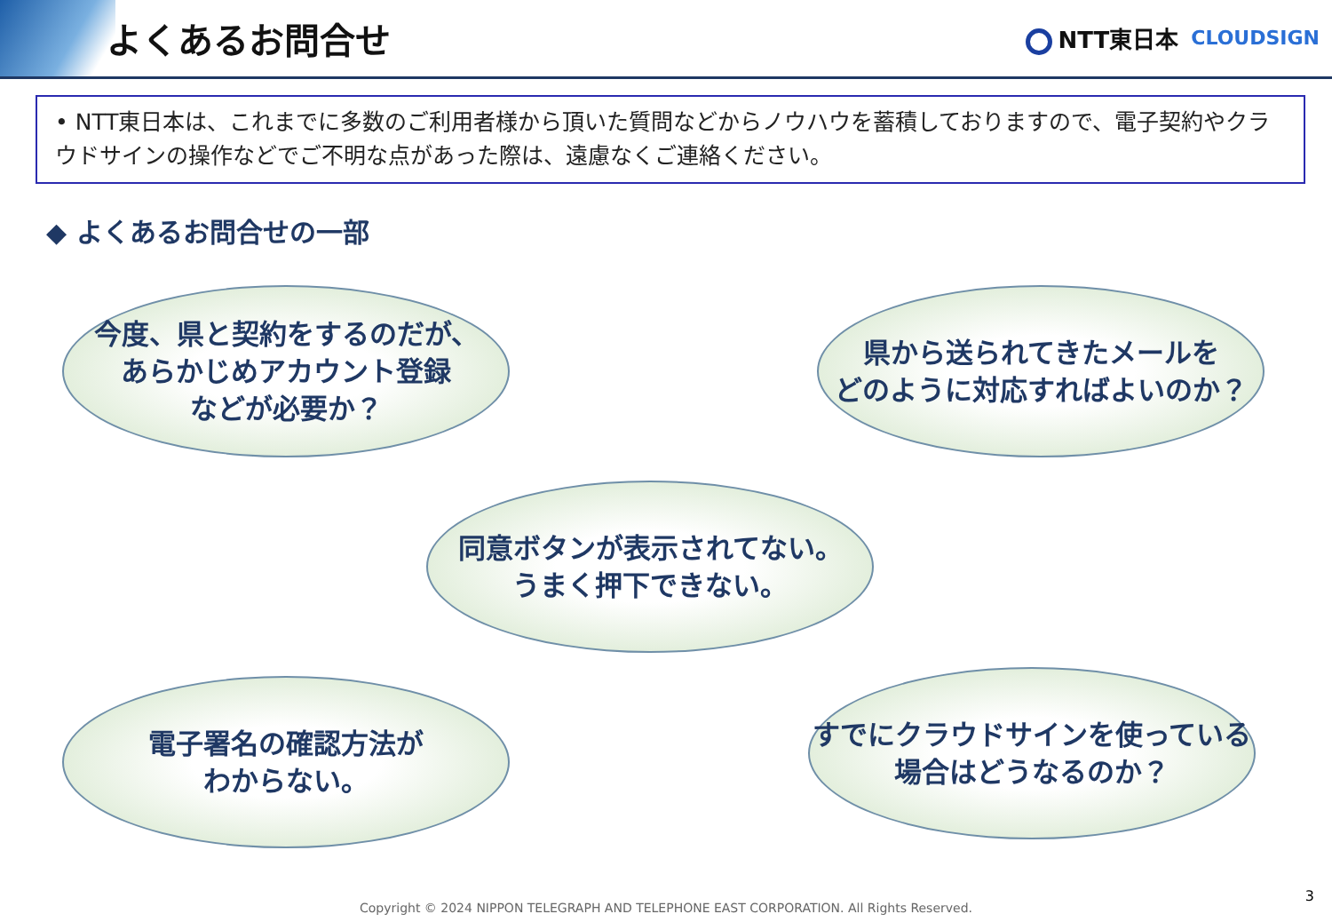よくあるお問合せ
NTT東日本
CLOUDSIGN
• NTT東日本は、これまでに多数のご利用者様から頂いた質問などからノウハウを蓄積しておりますので、電子契約やクラウドサインの操作などでご不明な点があった際は、遠慮なくご連絡ください。
◆ よくあるお問合せの一部
今度、県と契約をするのだが、
あらかじめアカウント登録
などが必要か？
県から送られてきたメールを
どのように対応すればよいのか？
同意ボタンが表示されてない。
うまく押下できない。
電子署名の確認方法が
わからない。
すでにクラウドサインを使っている
場合はどうなるのか？
3
Copyright © 2024 NIPPON TELEGRAPH AND TELEPHONE EAST CORPORATION. All Rights Reserved.